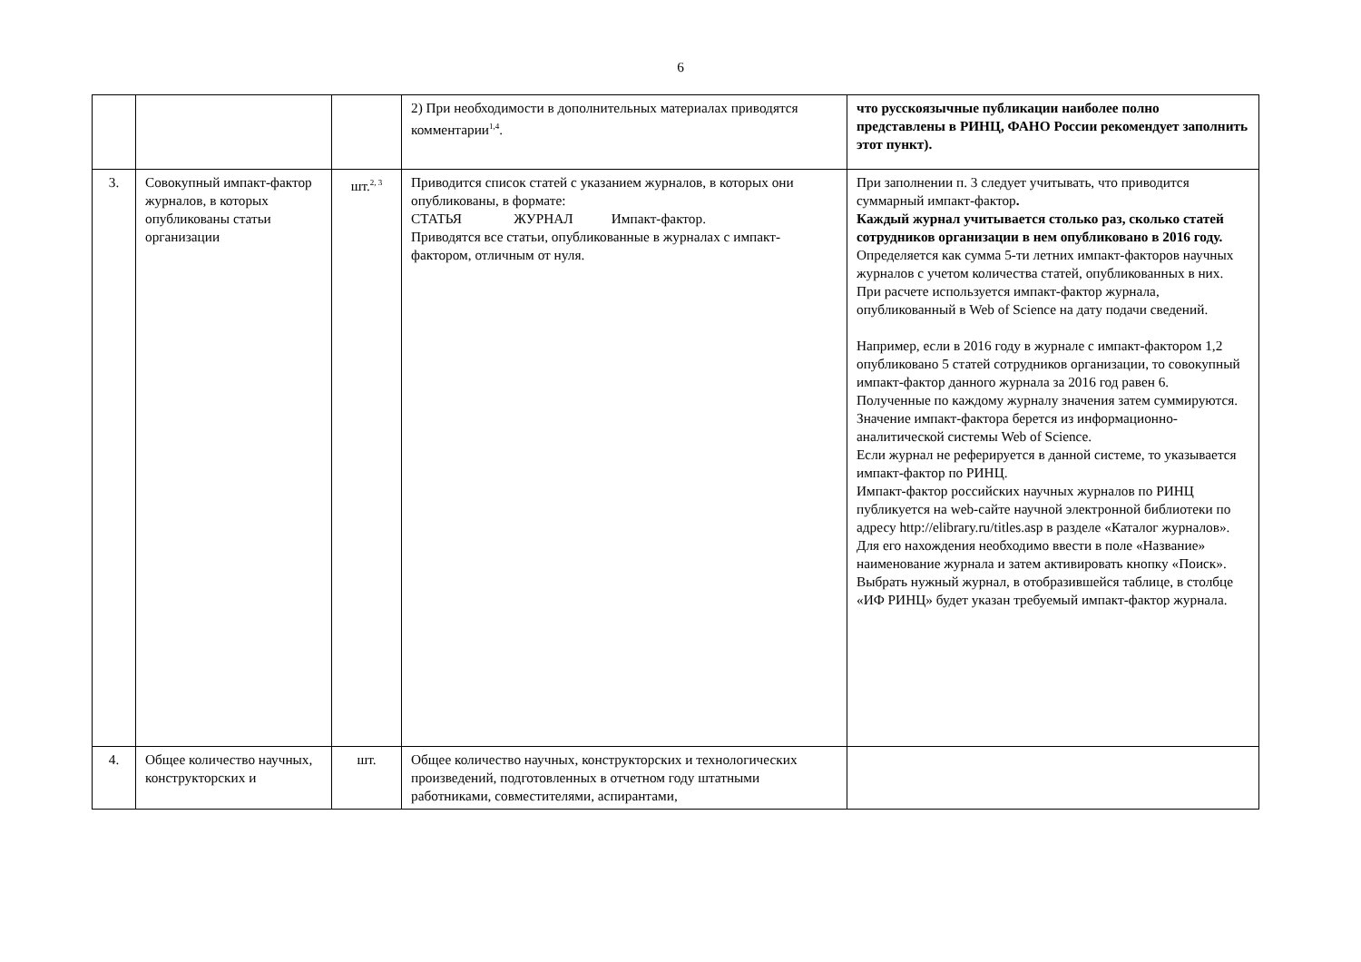6
| | | | 2) При необходимости в дополнительных материалах приводятся комментарии<sup>1,4</sup>. | что русскоязычные публикации наиболее полно представлены в РИНЦ, ФАНО России рекомендует заполнить этот пункт). |
| 3. | Совокупный импакт-фактор журналов, в которых опубликованы статьи организации | шт.<sup>2, 3</sup> | Приводится список статей с указанием журналов, в которых они опубликованы, в формате: СТАТЬЯ ЖУРНАЛ Импакт-фактор. Приводятся все статьи, опубликованные в журналах с импакт-фактором, отличным от нуля. | При заполнении п. 3 следует учитывать, что приводится суммарный импакт-фактор . Каждый журнал учитывается столько раз, сколько статей сотрудников организации в нем опубликовано в 2016 году. Определяется как сумма 5-ти летних импакт-факторов научных журналов с учетом количества статей, опубликованных в них. При расчете используется импакт-фактор журнала, опубликованный в Web of Science на дату подачи сведений. Например, если в 2016 году в журнале с импакт-фактором 1,2 опубликовано 5 статей сотрудников организации, то совокупный импакт-фактор данного журнала за 2016 год равен 6. Полученные по каждому журналу значения затем суммируются. Значение импакт-фактора берется из информационно-аналитической системы Web of Science. Если журнал не реферируется в данной системе, то указывается импакт-фактор по РИНЦ. Импакт-фактор российских научных журналов по РИНЦ публикуется на web-сайте научной электронной библиотеки по адресу http://elibrary.ru/titles.asp в разделе «Каталог журналов». Для его нахождения необходимо ввести в поле «Название» наименование журнала и затем активировать кнопку «Поиск». Выбрать нужный журнал, в отобразившейся таблице, в столбце «ИФ РИНЦ» будет указан требуемый импакт-фактор журнала. |
| 4. | Общее количество научных, конструкторских и | шт. | Общее количество научных, конструкторских и технологических произведений, подготовленных в отчетном году штатными работниками, совместителями, аспирантами, | |